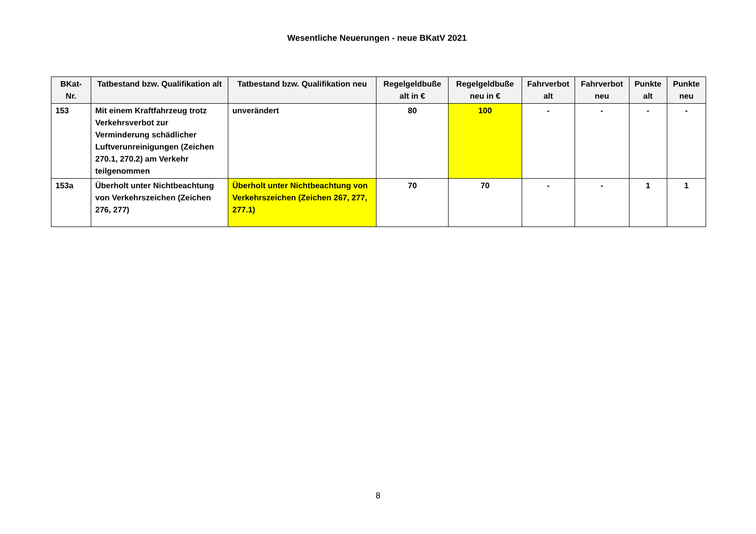Wesentliche Neuerungen - neue BKatV 2021
| BKat- Nr. | Tatbestand bzw. Qualifikation alt | Tatbestand bzw. Qualifikation neu | Regelgeldbuße alt in € | Regelgeldbuße neu in € | Fahrverbot alt | Fahrverbot neu | Punkte alt | Punkte neu |
| --- | --- | --- | --- | --- | --- | --- | --- | --- |
| 153 | Mit einem Kraftfahrzeug trotz Verkehrsverbot zur Verminderung schädlicher Luftverunreinigungen (Zeichen 270.1, 270.2) am Verkehr teilgenommen | unverändert | 80 | 100 | - | - | - | - |
| 153a | Überholt unter Nichtbeachtung von Verkehrszeichen (Zeichen 276, 277) | Überholt unter Nichtbeachtung von Verkehrszeichen (Zeichen 267, 277, 277.1) | 70 | 70 | - | - | 1 | 1 |
8